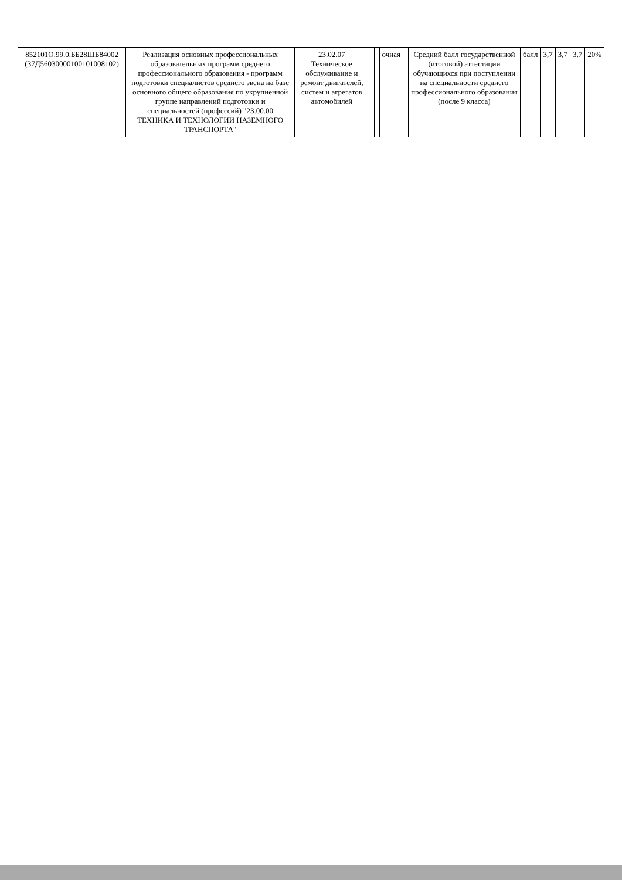| 852101О.99.0.ББ28ШБ84002 (37Д56030000100101008102) | Реализация основных профессиональных образовательных программ среднего профессионального образования - программ подготовки специалистов среднего звена на базе основного общего образования по укрупненной группе направлений подготовки и специальностей (профессий) "23.00.00 ТЕХНИКА И ТЕХНОЛОГИИ НАЗЕМНОГО ТРАНСПОРТА" | 23.02.07 Техническое обслуживание и ремонт двигателей, систем и агрегатов автомобилей | | | очная | | Средний балл государственной (итоговой) аттестации обучающихся при поступлении на специальности среднего профессионального образования (после 9 класса) | балл | 3,7 | 3,7 | 3,7 | 20% |